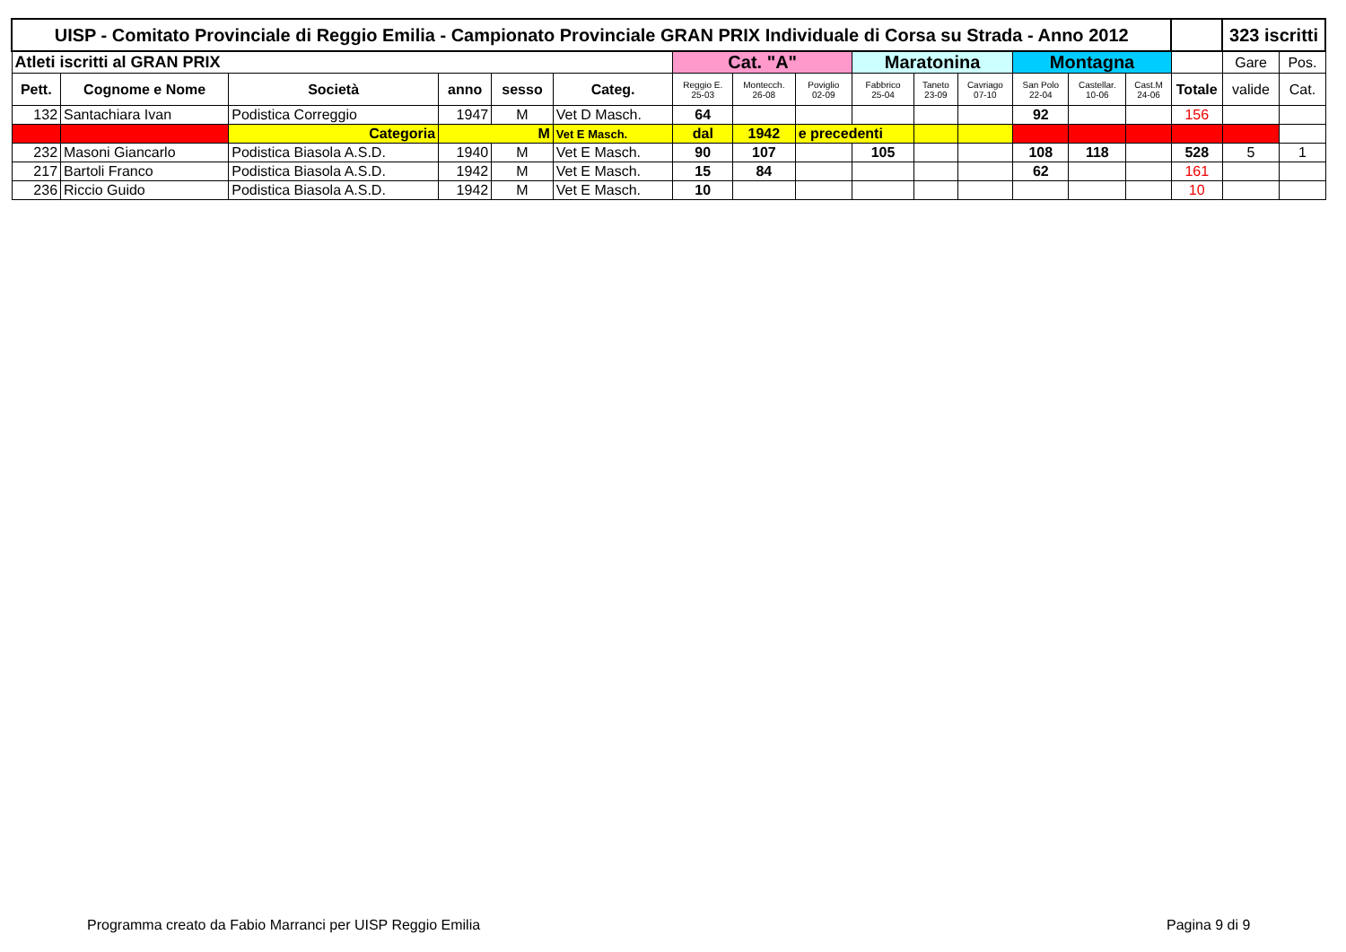| UISP - Comitato Provinciale di Reggio Emilia - Campionato Provinciale GRAN PRIX Individuale di Corsa su Strada - Anno 2012 | | | | | | | | | | | | | | | | 323 iscritti | |
| Atleti iscritti al GRAN PRIX | | | | | | Cat. "A" | | | Maratonina | | | Montagna | | | | Gare | Pos. |
| Pett. | Cognome e Nome | Società | anno | sesso | Categ. | Reggio E. 25-03 | Montecch. 26-08 | Poviglio 02-09 | Fabbrico 25-04 | Taneto 23-09 | Cavriago 07-10 | San Polo 22-04 | Castellar. 10-06 | Cast.M 24-06 | Totale | valide | Cat. |
| 132 | Santachiara Ivan | Podistica Correggio | 1947 | M | Vet D Masch. | 64 | | | | | | 92 | | | 156 | | |
| | | Categoria | M | | Vet E Masch. | dal | 1942 | e precedenti | | | | | | | | | |
| 232 | Masoni Giancarlo | Podistica Biasola A.S.D. | 1940 | M | Vet E Masch. | 90 | 107 | | 105 | | | 108 | 118 | | 528 | 5 | 1 |
| 217 | Bartoli Franco | Podistica Biasola A.S.D. | 1942 | M | Vet E Masch. | 15 | 84 | | | | | 62 | | | 161 | | |
| 236 | Riccio Guido | Podistica Biasola A.S.D. | 1942 | M | Vet E Masch. | 10 | | | | | | | | | 10 | | |
Programma creato da Fabio Marranci per UISP Reggio Emilia
Pagina 9 di 9